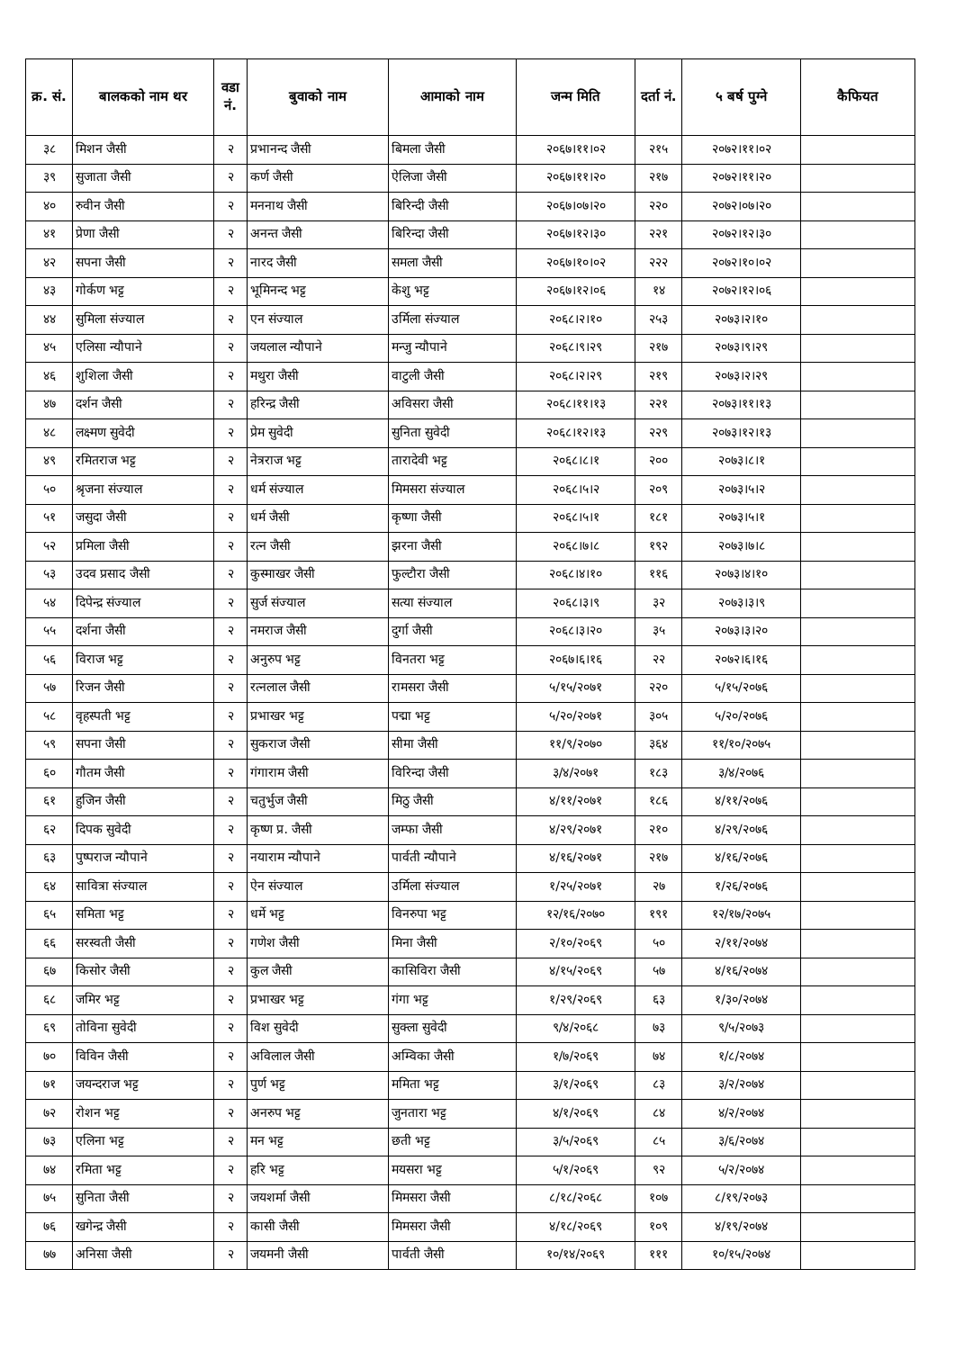| क्र. सं. | बालकको नाम थर | वडा नं. | बुवाको नाम | आमाको नाम | जन्म मिति | दर्ता नं. | ५ बर्ष पुग्ने | कैफियत |
| --- | --- | --- | --- | --- | --- | --- | --- | --- |
| ३८ | मिशन जैसी | २ | प्रभानन्द जैसी | बिमला जैसी | २०६७।११।०२ | २१५ | २०७२।११।०२ | |
| ३९ | सुजाता जैसी | २ | कर्ण जैसी | ऐलिजा जैसी | २०६७।११।२० | २१७ | २०७२।११।२० | |
| ४० | रुवीन जैसी | २ | मननाथ जैसी | बिरिन्दी जैसी | २०६७।०७।२० | २२० | २०७२।०७।२० | |
| ४१ | प्रेणा जैसी | २ | अनन्त जैसी | बिरिन्दा जैसी | २०६७।१२।३० | २२१ | २०७२।१२।३० | |
| ४२ | सपना जैसी | २ | नारद जैसी | समला जैसी | २०६७।१०।०२ | २२२ | २०७२।१०।०२ | |
| ४३ | गोर्कण भट्ट | २ | भूमिनन्द भट्ट | केशु भट्ट | २०६७।१२।०६ | १४ | २०७२।१२।०६ | |
| ४४ | सुमिला संज्याल | २ | एन संज्याल | उर्मिला संज्याल | २०६८।२।१० | २५३ | २०७३।२।१० | |
| ४५ | एलिसा न्यौपाने | २ | जयलाल न्यौपाने | मन्जु न्यौपाने | २०६८।९।२९ | २१७ | २०७३।९।२९ | |
| ४६ | शुशिला जैसी | २ | मथुरा जैसी | वाटुली जैसी | २०६८।२।२९ | २१९ | २०७३।२।२९ | |
| ४७ | दर्शन जैसी | २ | हरिन्द्र जैसी | अविसरा जैसी | २०६८।११।१३ | २२१ | २०७३।११।१३ | |
| ४८ | लक्ष्मण सुवेदी | २ | प्रेम सुवेदी | सुनिता सुवेदी | २०६८।१२।१३ | २२९ | २०७३।१२।१३ | |
| ४९ | रमितराज भट्ट | २ | नेत्रराज भट्ट | तारादेवी भट्ट | २०६८।८।१ | २०० | २०७३।८।१ | |
| ५० | श्रृजना संज्याल | २ | धर्म संज्याल | मिमसरा संज्याल | २०६८।५।२ | २०९ | २०७३।५।२ | |
| ५१ | जसुदा जैसी | २ | धर्म जैसी | कृष्णा जैसी | २०६८।५।१ | १८१ | २०७३।५।१ | |
| ५२ | प्रमिला जैसी | २ | रत्न जैसी | झरना जैसी | २०६८।७।८ | १९२ | २०७३।७।८ | |
| ५३ | उदव प्रसाद जैसी | २ | कुस्माखर जैसी | फुल्टौरा जैसी | २०६८।४।१० | ११६ | २०७३।४।१० | |
| ५४ | दिपेन्द्र संज्याल | २ | सुर्ज संज्याल | सत्या संज्याल | २०६८।३।९ | ३२ | २०७३।३।९ | |
| ५५ | दर्शना जैसी | २ | नमराज जैसी | दुर्गा जैसी | २०६८।३।२० | ३५ | २०७३।३।२० | |
| ५६ | विराज भट्ट | २ | अनुरुप भट्ट | विनतरा भट्ट | २०६७।६।१६ | २२ | २०७२।६।१६ | |
| ५७ | रिजन जैसी | २ | रत्नलाल जैसी | रामसरा जैसी | ५/१५/२०७१ | २२० | ५/१५/२०७६ | |
| ५८ | वृहस्पती भट्ट | २ | प्रभाखर भट्ट | पद्मा भट्ट | ५/२०/२०७१ | ३०५ | ५/२०/२०७६ | |
| ५९ | सपना जैसी | २ | सुकराज जैसी | सीमा जैसी | ११/९/२०७० | ३६४ | ११/१०/२०७५ | |
| ६० | गौतम जैसी | २ | गंगाराम जैसी | विरिन्दा जैसी | ३/४/२०७१ | १८३ | ३/४/२०७६ | |
| ६१ | हुजिन जैसी | २ | चतुर्भुज जैसी | मिठु जैसी | ४/११/२०७१ | १८६ | ४/११/२०७६ | |
| ६२ | दिपक सुवेदी | २ | कृष्ण प्र. जैसी | जम्फा जैसी | ४/२९/२०७१ | २१० | ४/२९/२०७६ | |
| ६३ | पुष्पराज न्यौपाने | २ | नयाराम न्यौपाने | पार्वती न्यौपाने | ४/१६/२०७१ | २१७ | ४/१६/२०७६ | |
| ६४ | सावित्रा संज्याल | २ | ऐन संज्याल | उर्मिला संज्याल | १/२५/२०७१ | २७ | १/२६/२०७६ | |
| ६५ | समिता भट्ट | २ | धर्मे भट्ट | विनरुपा भट्ट | १२/१६/२०७० | १९१ | १२/१७/२०७५ | |
| ६६ | सरस्वती जैसी | २ | गणेश जैसी | मिना जैसी | २/१०/२०६९ | ५० | २/११/२०७४ | |
| ६७ | किसोर जैसी | २ | कुल जैसी | कासिविरा जैसी | ४/१५/२०६९ | ५७ | ४/१६/२०७४ | |
| ६८ | जमिर भट्ट | २ | प्रभाखर भट्ट | गंगा भट्ट | १/२९/२०६९ | ६३ | १/३०/२०७४ | |
| ६९ | तोविना सुवेदी | २ | विश सुवेदी | सुक्ला सुवेदी | ९/४/२०६८ | ७३ | ९/५/२०७३ | |
| ७० | विविन जैसी | २ | अविलाल जैसी | अम्विका जैसी | १/७/२०६९ | ७४ | १/८/२०७४ | |
| ७१ | जयन्दराज भट्ट | २ | पुर्ण भट्ट | ममिता भट्ट | ३/१/२०६९ | ८३ | ३/२/२०७४ | |
| ७२ | रोशन भट्ट | २ | अनरुप भट्ट | जुनतारा भट्ट | ४/१/२०६९ | ८४ | ४/२/२०७४ | |
| ७३ | एलिना भट्ट | २ | मन भट्ट | छती भट्ट | ३/५/२०६९ | ८५ | ३/६/२०७४ | |
| ७४ | रमिता भट्ट | २ | हरि भट्ट | मयसरा भट्ट | ५/१/२०६९ | ९२ | ५/२/२०७४ | |
| ७५ | सुनिता जैसी | २ | जयशर्मा जैसी | मिमसरा जैसी | ८/१८/२०६८ | १०७ | ८/१९/२०७३ | |
| ७६ | खगेन्द्र जैसी | २ | कासी जैसी | मिमसरा जैसी | ४/१८/२०६९ | १०९ | ४/१९/२०७४ | |
| ७७ | अनिसा जैसी | २ | जयमनी जैसी | पार्वती जैसी | १०/१४/२०६९ | १११ | १०/१५/२०७४ | |